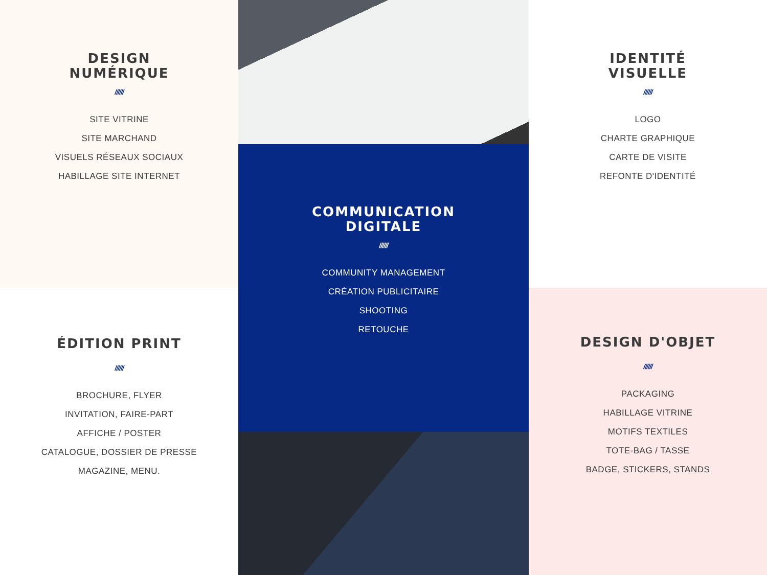DESIGN
NUMÉRIQUE
//////
SITE VITRINE
SITE MARCHAND
VISUELS RÉSEAUX SOCIAUX
HABILLAGE SITE INTERNET
IDENTITÉ
VISUELLE
//////
LOGO
CHARTE GRAPHIQUE
CARTE DE VISITE
REFONTE D'IDENTITÉ
COMMUNICATION
DIGITALE
//////
COMMUNITY MANAGEMENT
CRÉATION PUBLICITAIRE
SHOOTING
RETOUCHE
ÉDITION PRINT
//////
BROCHURE, FLYER
INVITATION, FAIRE-PART
AFFICHE / POSTER
CATALOGUE, DOSSIER DE PRESSE
MAGAZINE, MENU.
DESIGN D'OBJET
//////
PACKAGING
HABILLAGE VITRINE
MOTIFS TEXTILES
TOTE-BAG / TASSE
BADGE, STICKERS, STANDS